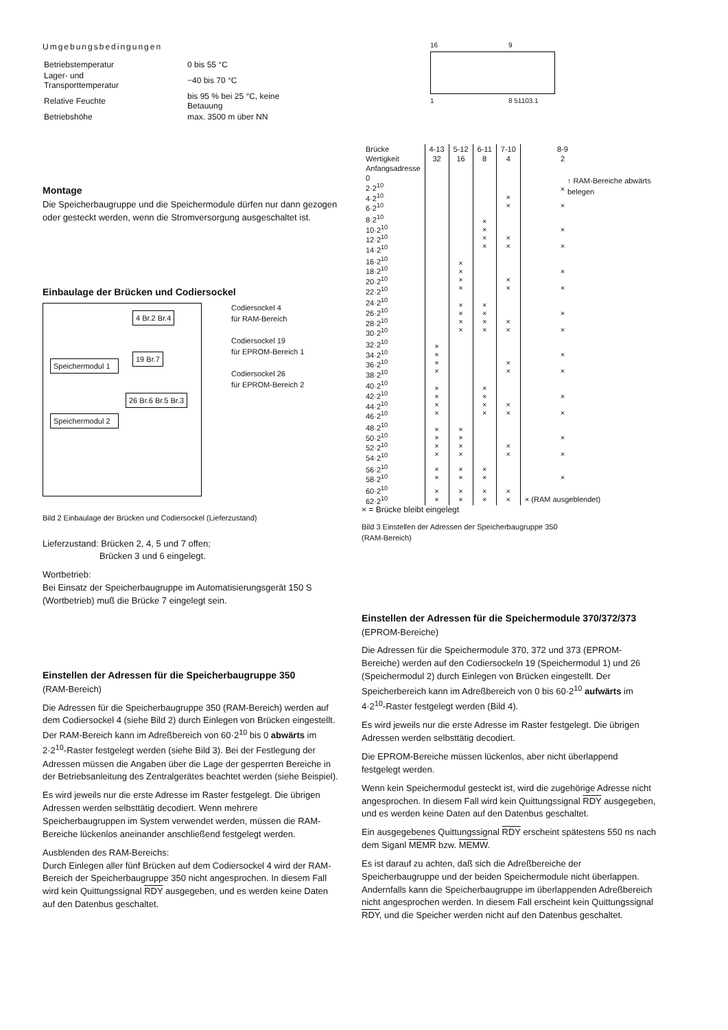Umgebungsbedingungen
| Betriebstemperatur | 0 bis 55 °C |
| Lager- und Transporttemperatur | −40 bis 70 °C |
| Relative Feuchte | bis 95 % bei 25 °C, keine Betauung |
| Betriebshöhe | max. 3500 m über NN |
Montage
Die Speicherbaugruppe und die Speichermodule dürfen nur dann gezogen oder gesteckt werden, wenn die Stromversorgung ausgeschaltet ist.
Einbaulage der Brücken und Codiersockel
Speichermodul 1
Speichermodul 2
4 Br.2 Br.4
19 Br.7
26 Br.6 Br.5 Br.3
Codiersockel 4
für RAM-Bereich
Codiersockel 19
für EPROM-Bereich 1
Codiersockel 26
für EPROM-Bereich 2
Bild 2 Einbaulage der Brücken und Codiersockel (Lieferzustand)
Lieferzustand: Brücken 2, 4, 5 und 7 offen;
Brücken 3 und 6 eingelegt.
Wortbetrieb:
Bei Einsatz der Speicherbaugruppe im Automatisierungsgerät 150 S (Wortbetrieb) muß die Brücke 7 eingelegt sein.
Einstellen der Adressen für die Speicherbaugruppe 350
(RAM-Bereich)
Die Adressen für die Speicherbaugruppe 350 (RAM-Bereich) werden auf dem Codiersockel 4 (siehe Bild 2) durch Einlegen von Brücken eingestellt. Der RAM-Bereich kann im Adreßbereich von 60·2<sup>10</sup> bis 0 abwärts im 2·2<sup>10</sup>-Raster festgelegt werden (siehe Bild 3). Bei der Festlegung der Adressen müssen die Angaben über die Lage der gesperrten Bereiche in der Betriebsanleitung des Zentralgerätes beachtet werden (siehe Beispiel).
Es wird jeweils nur die erste Adresse im Raster festgelegt. Die übrigen Adressen werden selbsttätig decodiert. Wenn mehrere Speicherbaugruppen im System verwendet werden, müssen die RAM-Bereiche lückenlos aneinander anschließend festgelegt werden.
Ausblenden des RAM-Bereichs:
Durch Einlegen aller fünf Brücken auf dem Codiersockel 4 wird der RAM-Bereich der Speicherbaugruppe 350 nicht angesprochen. In diesem Fall wird kein Quittungssignal RDY ausgegeben, und es werden keine Daten auf den Datenbus geschaltet.
16 9
1 8 51103.1
| Brücke | 4-13 | 5-12 | 6-11 | 7-10 | 8-9 |
| --- | --- | --- | --- | --- | --- |
| Wertigkeit | 32 | 16 | 8 | 4 | 2 |
| Anfangsadresse | | | | | |
| 0 2·2<sup>10</sup> 4·2<sup>10</sup> 6·2<sup>10</sup> | | | | × × | × × |
| 8·2<sup>10</sup> 10·2<sup>10</sup> 12·2<sup>10</sup> 14·2<sup>10</sup> | | | × × × × | × × | × × |
| 16·2<sup>10</sup> 18·2<sup>10</sup> 20·2<sup>10</sup> 22·2<sup>10</sup> | | × × × × | | × × | × × |
| 24·2<sup>10</sup> 26·2<sup>10</sup> 28·2<sup>10</sup> 30·2<sup>10</sup> | | × × × × | × × × × | × × | × × |
| 32·2<sup>10</sup> 34·2<sup>10</sup> 36·2<sup>10</sup> 38·2<sup>10</sup> | × × × × | | | × × | × × |
| 40·2<sup>10</sup> 42·2<sup>10</sup> 44·2<sup>10</sup> 46·2<sup>10</sup> | × × × × | | × × × × | × × | × × |
| 48·2<sup>10</sup> 50·2<sup>10</sup> 52·2<sup>10</sup> 54·2<sup>10</sup> | × × × × | × × × × | | × × | × × |
| 56·2<sup>10</sup> 58·2<sup>10</sup> | × × | × × | × × | | × |
| 60·2<sup>10</sup> 62·2<sup>10</sup> | × × | × × | × × | × × | × (RAM ausgeblendet) |
↑ RAM-Bereiche abwärts belegen
× = Brücke bleibt eingelegt
Bild 3 Einstellen der Adressen der Speicherbaugruppe 350
(RAM-Bereich)
Einstellen der Adressen für die Speichermodule 370/372/373
(EPROM-Bereiche)
Die Adressen für die Speichermodule 370, 372 und 373 (EPROM-Bereiche) werden auf den Codiersockeln 19 (Speichermodul 1) und 26 (Speichermodul 2) durch Einlegen von Brücken eingestellt. Der Speicherbereich kann im Adreßbereich von 0 bis 60·2<sup>10</sup> aufwärts im 4·2<sup>10</sup>-Raster festgelegt werden (Bild 4).
Es wird jeweils nur die erste Adresse im Raster festgelegt. Die übrigen Adressen werden selbsttätig decodiert.
Die EPROM-Bereiche müssen lückenlos, aber nicht überlappend festgelegt werden.
Wenn kein Speichermodul gesteckt ist, wird die zugehörige Adresse nicht angesprochen. In diesem Fall wird kein Quittungssignal RDY ausgegeben, und es werden keine Daten auf den Datenbus geschaltet.
Ein ausgegebenes Quittungssignal RDY erscheint spätestens 550 ns nach dem Siganl MEMR bzw. MEMW.
Es ist darauf zu achten, daß sich die Adreßbereiche der Speicherbaugruppe und der beiden Speichermodule nicht überlappen. Andernfalls kann die Speicherbaugruppe im überlappenden Adreßbereich nicht angesprochen werden. In diesem Fall erscheint kein Quittungssignal RDY, und die Speicher werden nicht auf den Datenbus geschaltet.